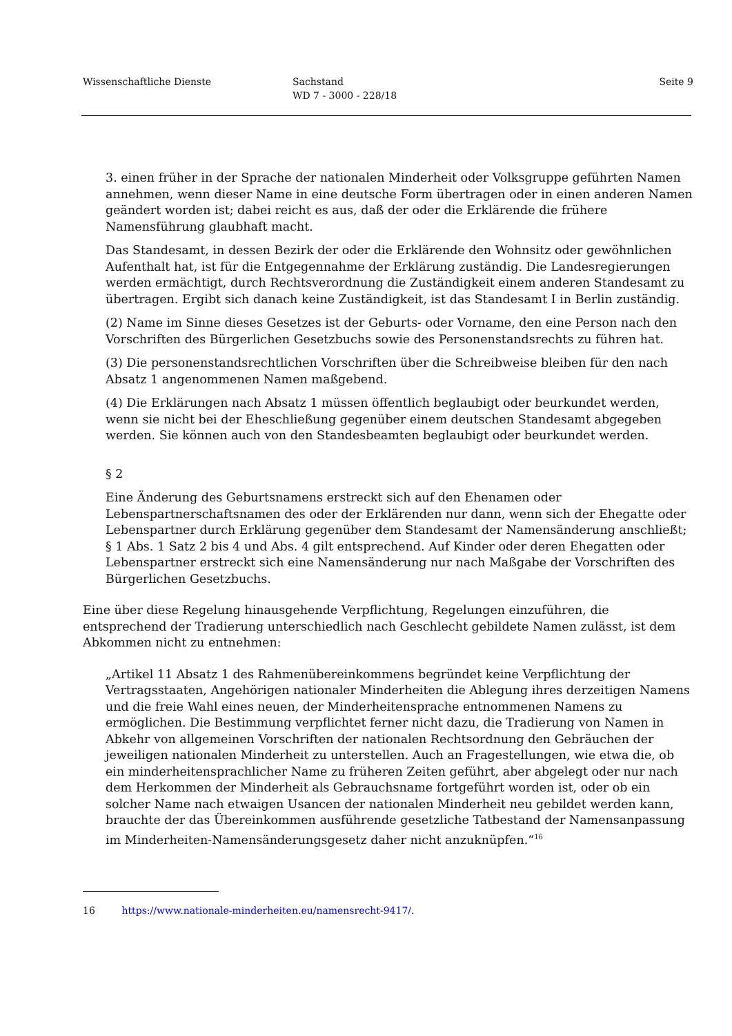Wissenschaftliche Dienste Sachstand
WD 7 - 3000 - 228/18
Seite 9
3. einen früher in der Sprache der nationalen Minderheit oder Volksgruppe geführten Namen annehmen, wenn dieser Name in eine deutsche Form übertragen oder in einen anderen Namen geändert worden ist; dabei reicht es aus, daß der oder die Erklärende die frühere Namensführung glaubhaft macht.
Das Standesamt, in dessen Bezirk der oder die Erklärende den Wohnsitz oder gewöhnlichen Aufenthalt hat, ist für die Entgegennahme der Erklärung zuständig. Die Landesregierungen werden ermächtigt, durch Rechtsverordnung die Zuständigkeit einem anderen Standesamt zu übertragen. Ergibt sich danach keine Zuständigkeit, ist das Standesamt I in Berlin zuständig.
(2) Name im Sinne dieses Gesetzes ist der Geburts- oder Vorname, den eine Person nach den Vorschriften des Bürgerlichen Gesetzbuchs sowie des Personenstandsrechts zu führen hat.
(3) Die personenstandsrechtlichen Vorschriften über die Schreibweise bleiben für den nach Absatz 1 angenommenen Namen maßgebend.
(4) Die Erklärungen nach Absatz 1 müssen öffentlich beglaubigt oder beurkundet werden, wenn sie nicht bei der Eheschließung gegenüber einem deutschen Standesamt abgegeben werden. Sie können auch von den Standesbeamten beglaubigt oder beurkundet werden.
§ 2
Eine Änderung des Geburtsnamens erstreckt sich auf den Ehenamen oder Lebenspartnerschaftsnamen des oder der Erklärenden nur dann, wenn sich der Ehegatte oder Lebenspartner durch Erklärung gegenüber dem Standesamt der Namensänderung anschließt; § 1 Abs. 1 Satz 2 bis 4 und Abs. 4 gilt entsprechend. Auf Kinder oder deren Ehegatten oder Lebenspartner erstreckt sich eine Namensänderung nur nach Maßgabe der Vorschriften des Bürgerlichen Gesetzbuchs.
Eine über diese Regelung hinausgehende Verpflichtung, Regelungen einzuführen, die entsprechend der Tradierung unterschiedlich nach Geschlecht gebildete Namen zulässt, ist dem Abkommen nicht zu entnehmen:
„Artikel 11 Absatz 1 des Rahmenübereinkommens begründet keine Verpflichtung der Vertragsstaaten, Angehörigen nationaler Minderheiten die Ablegung ihres derzeitigen Namens und die freie Wahl eines neuen, der Minderheitensprache entnommenen Namens zu ermöglichen. Die Bestimmung verpflichtet ferner nicht dazu, die Tradierung von Namen in Abkehr von allgemeinen Vorschriften der nationalen Rechtsordnung den Gebräuchen der jeweiligen nationalen Minderheit zu unterstellen. Auch an Fragestellungen, wie etwa die, ob ein minderheitensprachlicher Name zu früheren Zeiten geführt, aber abgelegt oder nur nach dem Herkommen der Minderheit als Gebrauchsname fortgeführt worden ist, oder ob ein solcher Name nach etwaigen Usancen der nationalen Minderheit neu gebildet werden kann, brauchte der das Übereinkommen ausführende gesetzliche Tatbestand der Namensanpassung im Minderheiten-Namensänderungsgesetz daher nicht anzuknüpfen.“<sup>16</sup>
16 https://www.nationale-minderheiten.eu/namensrecht-9417/.